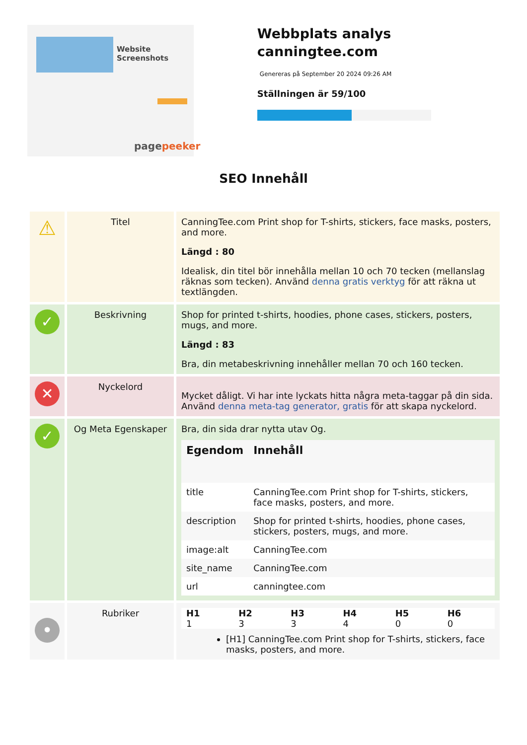Website Screenshots
pagepeeker
Webbplats analys canningtee.com
Genereras på September 20 2024 09:26 AM
Ställningen är 59/100
SEO Innehåll
| ⚠ | Titel | CanningTee.com Print shop for T-shirts, stickers, face masks, posters, and more. Längd : 80 Idealisk, din titel bör innehålla mellan 10 och 70 tecken (mellanslag räknas som tecken). Använd denna gratis verktyg för att räkna ut textlängden. |
| ✓ | Beskrivning | Shop for printed t-shirts, hoodies, phone cases, stickers, posters, mugs, and more. Längd : 83 Bra, din metabeskrivning innehåller mellan 70 och 160 tecken. |
| ✕ | Nyckelord | Mycket dåligt. Vi har inte lyckats hitta några meta-taggar på din sida. Använd denna meta-tag generator, gratis för att skapa nyckelord. |
| ✓ | Og Meta Egenskaper | Bra, din sida drar nytta utav Og. / Egendom / Innehåll / / --- / --- / / title / CanningTee.com Print shop for T-shirts, stickers, face masks, posters, and more. / / description / Shop for printed t-shirts, hoodies, phone cases, stickers, posters, mugs, and more. / / image:alt / CanningTee.com / / site_name / CanningTee.com / / url / canningtee.com / |
| • | Rubriker | / H1 / H2 / H3 / H4 / H5 / H6 / / --- / --- / --- / --- / --- / --- / / 1 / 3 / 3 / 4 / 0 / 0 / [H1] CanningTee.com Print shop for T-shirts, stickers, face masks, posters, and more. |